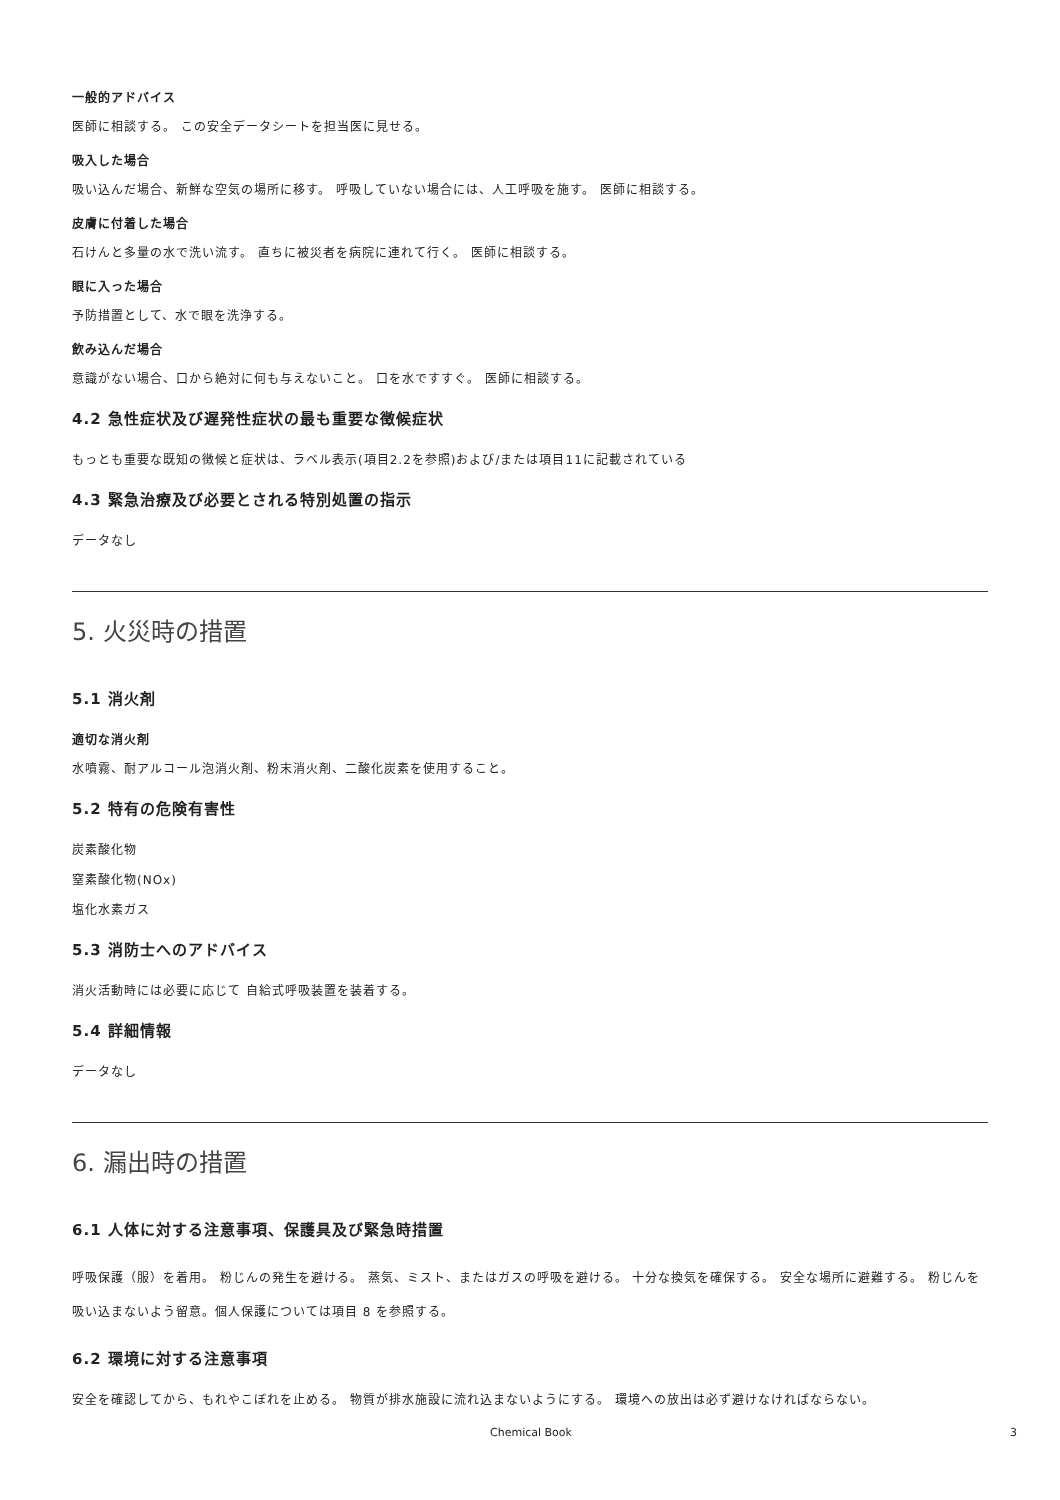一般的アドバイス
医師に相談する。 この安全データシートを担当医に見せる。
吸入した場合
吸い込んだ場合、新鮮な空気の場所に移す。 呼吸していない場合には、人工呼吸を施す。 医師に相談する。
皮膚に付着した場合
石けんと多量の水で洗い流す。 直ちに被災者を病院に連れて行く。 医師に相談する。
眼に入った場合
予防措置として、水で眼を洗浄する。
飲み込んだ場合
意識がない場合、口から絶対に何も与えないこと。 口を水ですすぐ。 医師に相談する。
4.2 急性症状及び遅発性症状の最も重要な徴候症状
もっとも重要な既知の徴候と症状は、ラベル表示(項目2.2を参照)および/または項目11に記載されている
4.3 緊急治療及び必要とされる特別処置の指示
データなし
5. 火災時の措置
5.1 消火剤
適切な消火剤
水噴霧、耐アルコール泡消火剤、粉末消火剤、二酸化炭素を使用すること。
5.2 特有の危険有害性
炭素酸化物
窒素酸化物(NOx)
塩化水素ガス
5.3 消防士へのアドバイス
消火活動時には必要に応じて 自給式呼吸装置を装着する。
5.4 詳細情報
データなし
6. 漏出時の措置
6.1 人体に対する注意事項、保護具及び緊急時措置
呼吸保護（服）を着用。 粉じんの発生を避ける。 蒸気、ミスト、またはガスの呼吸を避ける。 十分な換気を確保する。 安全な場所に避難する。 粉じんを吸い込まないよう留意。個人保護については項目 8 を参照する。
6.2 環境に対する注意事項
安全を確認してから、もれやこぼれを止める。 物質が排水施設に流れ込まないようにする。 環境への放出は必ず避けなければならない。
Chemical Book 3